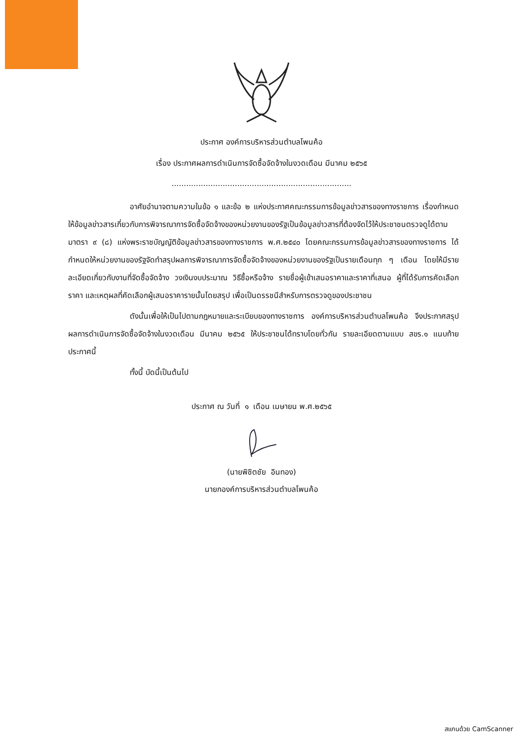ประกาศ องค์การบริหารส่วนตำบลโพนค้อ
เรื่อง ประกาศผลการดำเนินการจัดซื้อจัดจ้างในงวดเดือน มีนาคม ๒๕๖๕
..........................................................................
อาศัยอำนาจตามความในข้อ ๑ และข้อ ๒ แห่งประกาศคณะกรรมการข้อมูลข่าวสารของทางราชการ เรื่องกำหนดให้ข้อมูลข่าวสารเกี่ยวกับการพิจารณาการจัดซื้อจัดจ้างของหน่วยงานของรัฐเป็นข้อมูลข่าวสารที่ต้องจัดไว้ให้ประชาชนตรวจดูได้ตามมาตรา ๙ (๘) แห่งพระราชบัญญัติข้อมูลข่าวสารของทางราชการ พ.ศ.๒๕๔๐ โดยคณะกรรมการข้อมูลข่าวสารของทางราชการ ได้กำหนดให้หน่วยงานของรัฐจัดทำสรุปผลการพิจารณาการจัดซื้อจัดจ้างของหน่วยงานของรัฐเป็นรายเดือนทุก ๆ เดือน โดยให้มีรายละเอียดเกี่ยวกับงานที่จัดซื้อจัดจ้าง วงเงินงบประมาณ วิธีซื้อหรือจ้าง รายชื่อผู้เข้าเสนอราคาและราคาที่เสนอ ผู้ที่ได้รับการคัดเลือกราคา และเหตุผลที่คัดเลือกผู้เสนอราคารายนั้นโดยสรุป เพื่อเป็นดรรชนีสำหรับการตรวจดูของประชาชน
ดังนั้นเพื่อให้เป็นไปตามกฎหมายและระเบียบของทางราชการ องค์การบริหารส่วนตำบลโพนค้อ จึงประกาศสรุปผลการดำเนินการจัดซื้อจัดจ้างในงวดเดือน มีนาคม ๒๕๖๕ ให้ประชาชนได้ทราบโดยทั่วกัน รายละเอียดตามแบบ สขร.๑ แนบท้ายประกาศนี้
ทั้งนี้ บัดนี้เป็นต้นไป
ประกาศ ณ วันที่ ๑ เดือน เมษายน พ.ศ.๒๕๖๕
(นายพิชิตชัย อินทอง)
นายกองค์การบริหารส่วนตำบลโพนค้อ
สแกนด้วย CamScanner